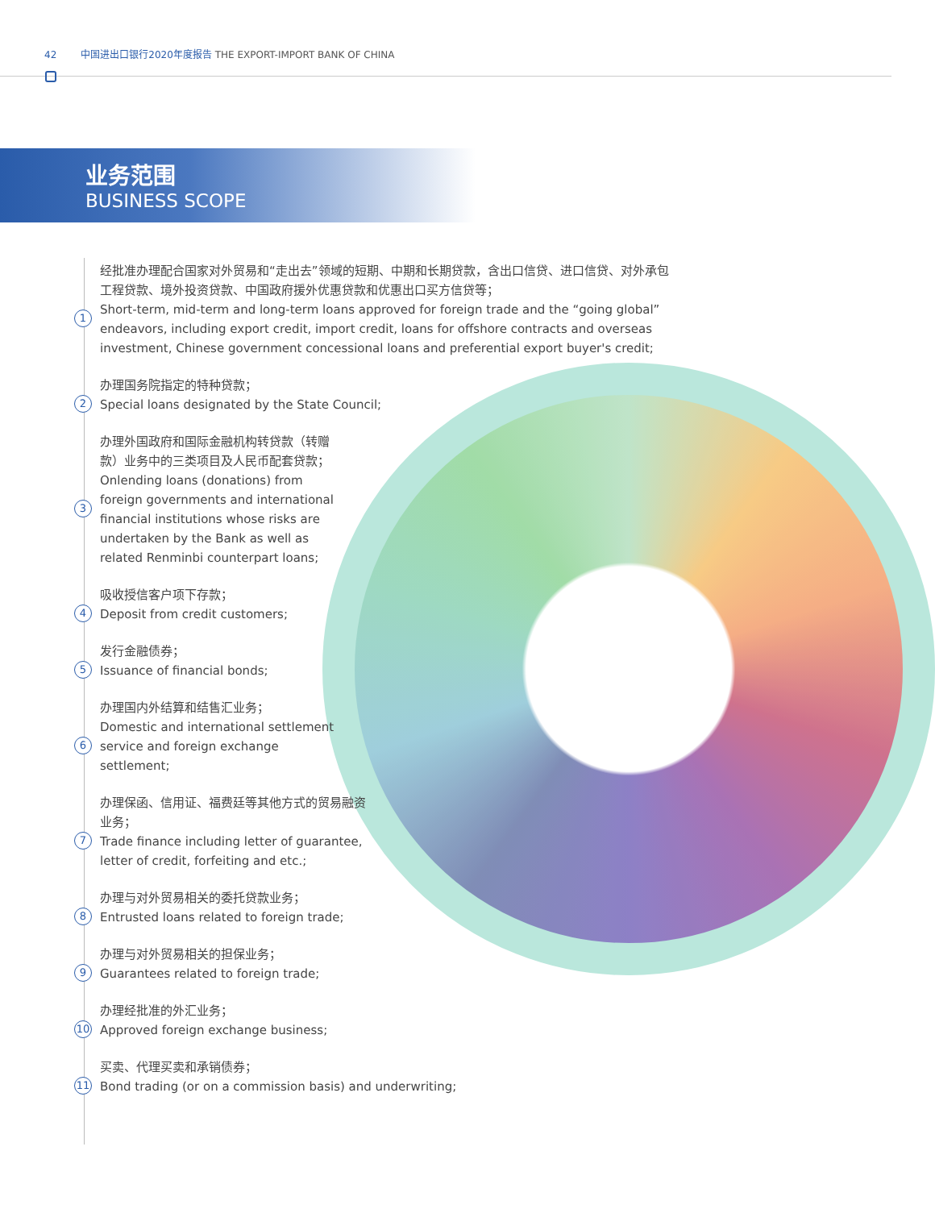42 中国进出口银行2020年度报告 THE EXPORT-IMPORT BANK OF CHINA
业务范围
BUSINESS SCOPE
1 经批准办理配合国家对外贸易和“走出去”领域的短期、中期和长期贷款，含出口信贷、进口信贷、对外承包工程贷款、境外投资贷款、中国政府援外优惠贷款和优惠出口买方信贷等；
Short-term, mid-term and long-term loans approved for foreign trade and the “going global” endeavors, including export credit, import credit, loans for offshore contracts and overseas investment, Chinese government concessional loans and preferential export buyer's credit;
2 办理国务院指定的特种贷款；
Special loans designated by the State Council;
3 办理外国政府和国际金融机构转贷款（转赠款）业务中的三类项目及人民币配套贷款；
Onlending loans (donations) from foreign governments and international financial institutions whose risks are undertaken by the Bank as well as related Renminbi counterpart loans;
4 吸收授信客户项下存款；
Deposit from credit customers;
5 发行金融债券；
Issuance of financial bonds;
6 办理国内外结算和结售汇业务；
Domestic and international settlement service and foreign exchange settlement;
7 办理保函、信用证、福费廷等其他方式的贸易融资业务；
Trade finance including letter of guarantee, letter of credit, forfeiting and etc.;
8 办理与对外贸易相关的委托贷款业务；
Entrusted loans related to foreign trade;
9 办理与对外贸易相关的担保业务；
Guarantees related to foreign trade;
10 办理经批准的外汇业务；
Approved foreign exchange business;
11 买卖、代理买卖和承销债券；
Bond trading (or on a commission basis) and underwriting;